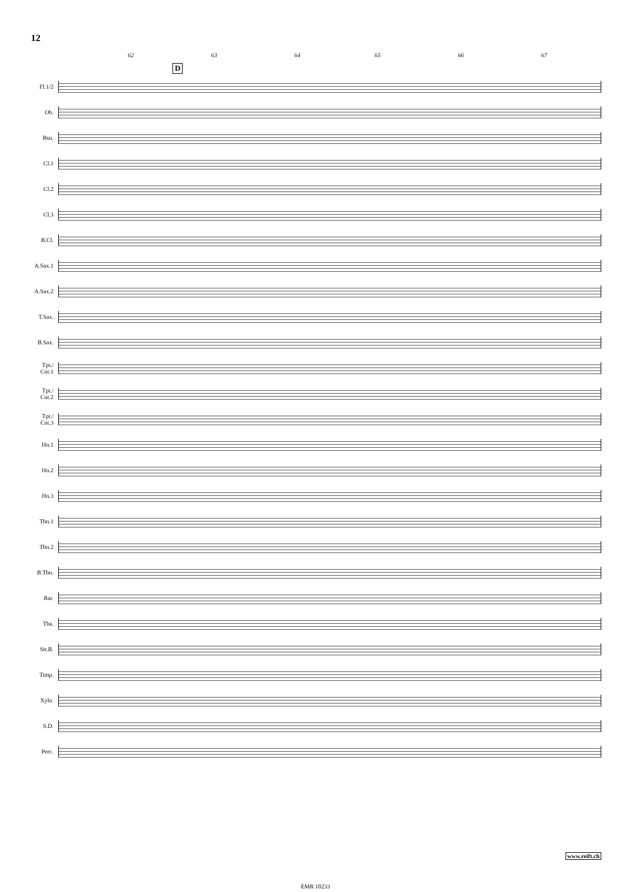12
62 63 64 65 66 67
D
Fl.1/2
Ob.
Bsn.
Cl.1
Cl.2
Cl.3
B.Cl.
A.Sax.1
A.Sax.2
T.Sax.
B.Sax.
Tpt./
Cnt.1
Tpt./
Cnt.2
Tpt./
Cnt.3
Hn.1
Hn.2
Hn.3
Tbn.1
Tbn.2
B.Tbn.
Bar.
Tba.
Str.B.
Timp.
Xylo.
S.D.
Perc.
www.reift.ch
EMR 10233